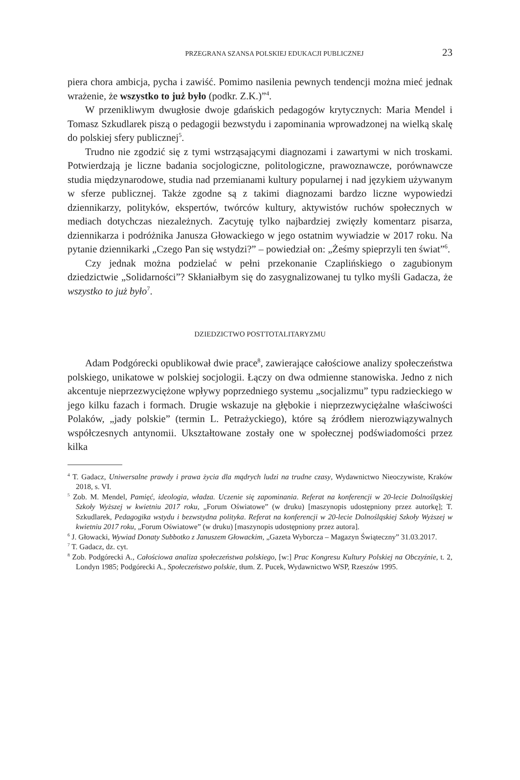PRZEGRANA SZANSA POLSKIEJ EDUKACJI PUBLICZNEJ 23
piera chora ambicja, pycha i zawiść. Pomimo nasilenia pewnych tendencji można mieć jednak wrażenie, że wszystko to już było (podkr. Z.K.)”<sup>4</sup>.
W przenikliwym dwugłosie dwoje gdańskich pedagogów krytycznych: Maria Mendel i Tomasz Szkudlarek piszą o pedagogii bezwstydu i zapominania wprowadzonej na wielką skalę do polskiej sfery publicznej<sup>5</sup>.
Trudno nie zgodzić się z tymi wstrząsającymi diagnozami i zawartymi w nich troskami. Potwierdzają je liczne badania socjologiczne, politologiczne, prawoznawcze, porównawcze studia międzynarodowe, studia nad przemianami kultury popularnej i nad językiem używanym w sferze publicznej. Także zgodne są z takimi diagnozami bardzo liczne wypowiedzi dziennikarzy, polityków, ekspertów, twórców kultury, aktywistów ruchów społecznych w mediach dotychczas niezależnych. Zacytuję tylko najbardziej zwięzły komentarz pisarza, dziennikarza i podróżnika Janusza Głowackiego w jego ostatnim wywiadzie w 2017 roku. Na pytanie dziennikarki „Czego Pan się wstydzi?” – powiedział on: „Żeśmy spieprzyli ten świat”<sup>6</sup>.
Czy jednak można podzielać w pełni przekonanie Czaplińskiego o zagubionym dziedzictwie „Solidarności”? Skłaniałbym się do zasygnalizowanej tu tylko myśli Gadacza, że wszystko to już było<sup>7</sup>.
DZIEDZICTWO POSTTOTALITARYZMU
Adam Podgórecki opublikował dwie prace<sup>8</sup>, zawierające całościowe analizy społeczeństwa polskiego, unikatowe w polskiej socjologii. Łączy on dwa odmienne stanowiska. Jedno z nich akcentuje nieprzezwyciężone wpływy poprzedniego systemu „socjalizmu” typu radzieckiego w jego kilku fazach i formach. Drugie wskazuje na głębokie i nieprzezwyciężalne właściwości Polaków, „jady polskie” (termin L. Petrażyckiego), które są źródłem nierozwiązywalnych współczesnych antynomii. Ukształtowane zostały one w społecznej podświadomości przez kilka
<sup>4</sup> T. Gadacz, Uniwersalne prawdy i prawa życia dla mądrych ludzi na trudne czasy, Wydawnictwo Nieoczywiste, Kraków 2018, s. VI.
<sup>5</sup> Zob. M. Mendel, Pamięć, ideologia, władza. Uczenie się zapominania. Referat na konferencji w 20-lecie Dolnośląskiej Szkoły Wyższej w kwietniu 2017 roku, „Forum Oświatowe” (w druku) [maszynopis udostępniony przez autorkę]; T. Szkudlarek, Pedagogika wstydu i bezwstydna polityka. Referat na konferencji w 20-lecie Dolnośląskiej Szkoły Wyższej w kwietniu 2017 roku, „Forum Oświatowe” (w druku) [maszynopis udostępniony przez autora].
<sup>6</sup> J. Głowacki, Wywiad Donaty Subbotko z Januszem Głowackim, „Gazeta Wyborcza – Magazyn Świąteczny” 31.03.2017.
<sup>7</sup> T. Gadacz, dz. cyt.
<sup>8</sup> Zob. Podgórecki A., Całościowa analiza społeczeństwa polskiego, [w:] Prac Kongresu Kultury Polskiej na Obczyźnie, t. 2, Londyn 1985; Podgórecki A., Społeczeństwo polskie, tłum. Z. Pucek, Wydawnictwo WSP, Rzeszów 1995.